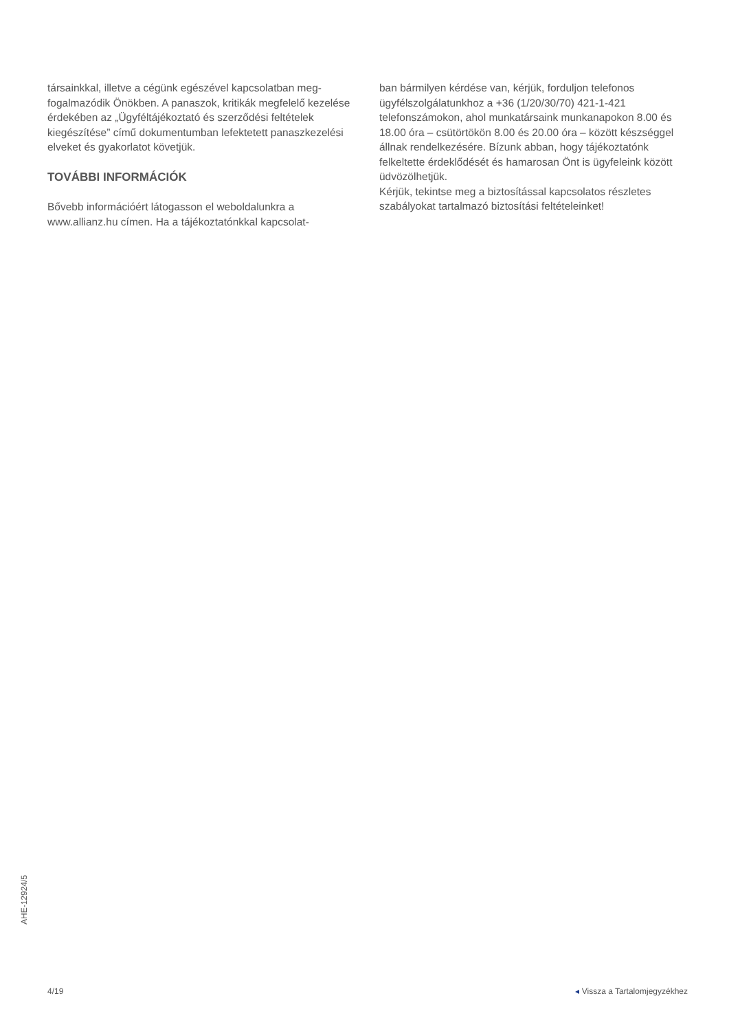társainkkal, illetve a cégünk egészével kapcsolatban meg­fogalmazódik Önökben. A panaszok, kritikák megfelelő kezelése érdekében az „Ügyféltájékoztató és szerződési feltételek kiegészítése” című dokumentumban lefektetett panaszkezelési elveket és gyakorlatot követjük.
TOVÁBBI INFORMÁCIÓK
Bővebb információért látogasson el weboldalunkra a www.allianz.hu címen. Ha a tájékoztatónkkal kapcsolat-
ban bármilyen kérdése van, kérjük, forduljon telefonos ügyfélszolgálatunkhoz a +36 (1/20/30/70) 421-1-421 telefonszámokon, ahol munkatársaink munkanapokon 8.00 és 18.00 óra – csütörtökön 8.00 és 20.00 óra – között készséggel állnak rendelkezésére. Bízunk abban, hogy tájékoztatónk felkeltette érdeklődését és hamarosan Önt is ügyfeleink között üdvözölhetjük.
Kérjük, tekintse meg a biztosítással kapcsolatos részletes szabályokat tartalmazó biztosítási feltételeinket!
AHE-12924/5
4/19 ◂ Vissza a Tartalomjegyzékhez